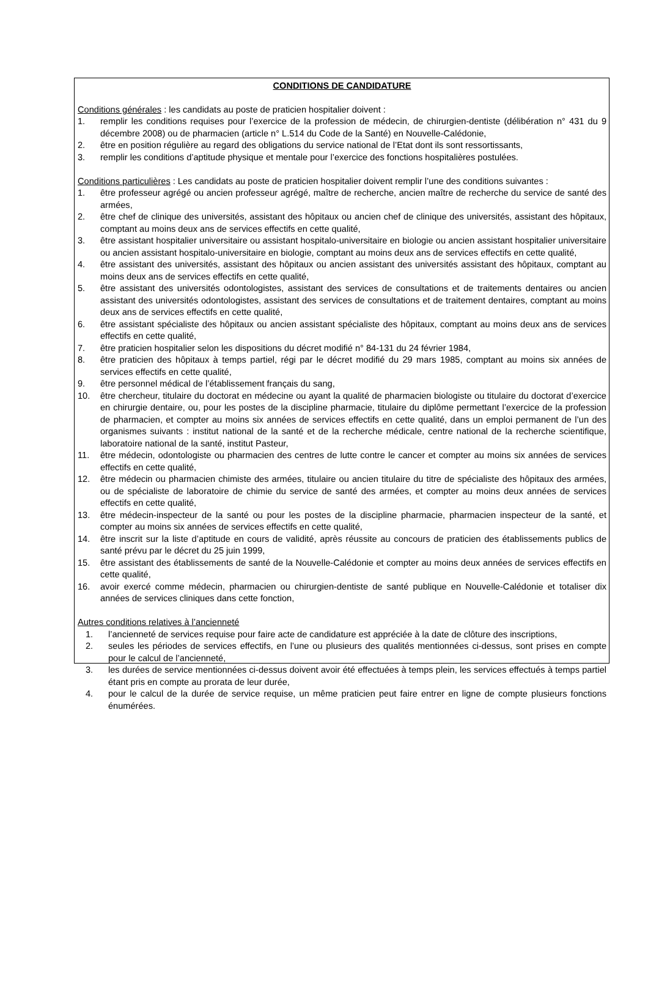CONDITIONS DE CANDIDATURE
Conditions générales : les candidats au poste de praticien hospitalier doivent :
1. remplir les conditions requises pour l’exercice de la profession de médecin, de chirurgien-dentiste (délibération n° 431 du 9 décembre 2008) ou de pharmacien (article n° L.514 du Code de la Santé) en Nouvelle-Calédonie,
2. être en position régulière au regard des obligations du service national de l’Etat dont ils sont ressortissants,
3. remplir les conditions d’aptitude physique et mentale pour l’exercice des fonctions hospitalières postulées.
Conditions particulières : Les candidats au poste de praticien hospitalier doivent remplir l’une des conditions suivantes :
1. être professeur agrégé ou ancien professeur agrégé, maître de recherche, ancien maître de recherche du service de santé des armées,
2. être chef de clinique des universités, assistant des hôpitaux ou ancien chef de clinique des universités, assistant des hôpitaux, comptant au moins deux ans de services effectifs en cette qualité,
3. être assistant hospitalier universitaire ou assistant hospitalo-universitaire en biologie ou ancien assistant hospitalier universitaire ou ancien assistant hospitalo-universitaire en biologie, comptant au moins deux ans de services effectifs en cette qualité,
4. être assistant des universités, assistant des hôpitaux ou ancien assistant des universités assistant des hôpitaux, comptant au moins deux ans de services effectifs en cette qualité,
5. être assistant des universités odontologistes, assistant des services de consultations et de traitements dentaires ou ancien assistant des universités odontologistes, assistant des services de consultations et de traitement dentaires, comptant au moins deux ans de services effectifs en cette qualité,
6. être assistant spécialiste des hôpitaux ou ancien assistant spécialiste des hôpitaux, comptant au moins deux ans de services effectifs en cette qualité,
7. être praticien hospitalier selon les dispositions du décret modifié n° 84-131 du 24 février 1984,
8. être praticien des hôpitaux à temps partiel, régi par le décret modifié du 29 mars 1985, comptant au moins six années de services effectifs en cette qualité,
9. être personnel médical de l’établissement français du sang,
10. être chercheur, titulaire du doctorat en médecine ou ayant la qualité de pharmacien biologiste ou titulaire du doctorat d’exercice en chirurgie dentaire, ou, pour les postes de la discipline pharmacie, titulaire du diplôme permettant l’exercice de la profession de pharmacien, et compter au moins six années de services effectifs en cette qualité, dans un emploi permanent de l’un des organismes suivants : institut national de la santé et de la recherche médicale, centre national de la recherche scientifique, laboratoire national de la santé, institut Pasteur,
11. être médecin, odontologiste ou pharmacien des centres de lutte contre le cancer et compter au moins six années de services effectifs en cette qualité,
12. être médecin ou pharmacien chimiste des armées, titulaire ou ancien titulaire du titre de spécialiste des hôpitaux des armées, ou de spécialiste de laboratoire de chimie du service de santé des armées, et compter au moins deux années de services effectifs en cette qualité,
13. être médecin-inspecteur de la santé ou pour les postes de la discipline pharmacie, pharmacien inspecteur de la santé, et compter au moins six années de services effectifs en cette qualité,
14. être inscrit sur la liste d’aptitude en cours de validité, après réussite au concours de praticien des établissements publics de santé prévu par le décret du 25 juin 1999,
15. être assistant des établissements de santé de la Nouvelle-Calédonie et compter au moins deux années de services effectifs en cette qualité,
16. avoir exercé comme médecin, pharmacien ou chirurgien-dentiste de santé publique en Nouvelle-Calédonie et totaliser dix années de services cliniques dans cette fonction,
Autres conditions relatives à l’ancienneté
1. l’ancienneté de services requise pour faire acte de candidature est appréciée à la date de clôture des inscriptions,
2. seules les périodes de services effectifs, en l’une ou plusieurs des qualités mentionnées ci-dessus, sont prises en compte pour le calcul de l’ancienneté,
3. les durées de service mentionnées ci-dessus doivent avoir été effectuées à temps plein, les services effectués à temps partiel étant pris en compte au prorata de leur durée,
4. pour le calcul de la durée de service requise, un même praticien peut faire entrer en ligne de compte plusieurs fonctions énumérées.